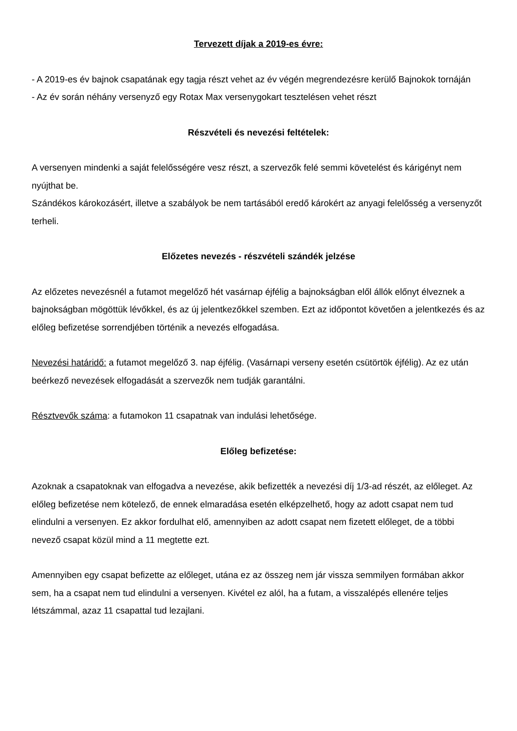Tervezett díjak a 2019-es évre:
- A 2019-es év bajnok csapatának egy tagja részt vehet az év végén megrendezésre kerülő Bajnokok tornáján
- Az év során néhány versenyző egy Rotax Max versenygokart tesztelésen vehet részt
Részvételi és nevezési feltételek:
A versenyen mindenki a saját felelősségére vesz részt, a szervezők felé semmi követelést és kárigényt nem nyújthat be.
Szándékos károkozásért, illetve a szabályok be nem tartásából eredő károkért az anyagi felelősség a versenyzőt terheli.
Előzetes nevezés - részvételi szándék jelzése
Az előzetes nevezésnél a futamot megelőző hét vasárnap éjfélig a bajnokságban elől állók előnyt élveznek a bajnokságban mögöttük lévőkkel, és az új jelentkezőkkel szemben. Ezt az időpontot követően a jelentkezés és az előleg befizetése sorrendjében történik a nevezés elfogadása.
Nevezési határidő: a futamot megelőző 3. nap éjfélig. (Vasárnapi verseny esetén csütörtök éjfélig). Az ez után beérkező nevezések elfogadását a szervezők nem tudják garantálni.
Résztvevők száma: a futamokon 11 csapatnak van indulási lehetősége.
Előleg befizetése:
Azoknak a csapatoknak van elfogadva a nevezése, akik befizették a nevezési díj 1/3-ad részét, az előleget. Az előleg befizetése nem kötelező, de ennek elmaradása esetén elképzelhető, hogy az adott csapat nem tud elindulni a versenyen. Ez akkor fordulhat elő, amennyiben az adott csapat nem fizetett előleget, de a többi nevező csapat közül mind a 11 megtette ezt.
Amennyiben egy csapat befizette az előleget, utána ez az összeg nem jár vissza semmilyen formában akkor sem, ha a csapat nem tud elindulni a versenyen. Kivétel ez alól, ha a futam, a visszalépés ellenére teljes létszámmal, azaz 11 csapattal tud lezajlani.